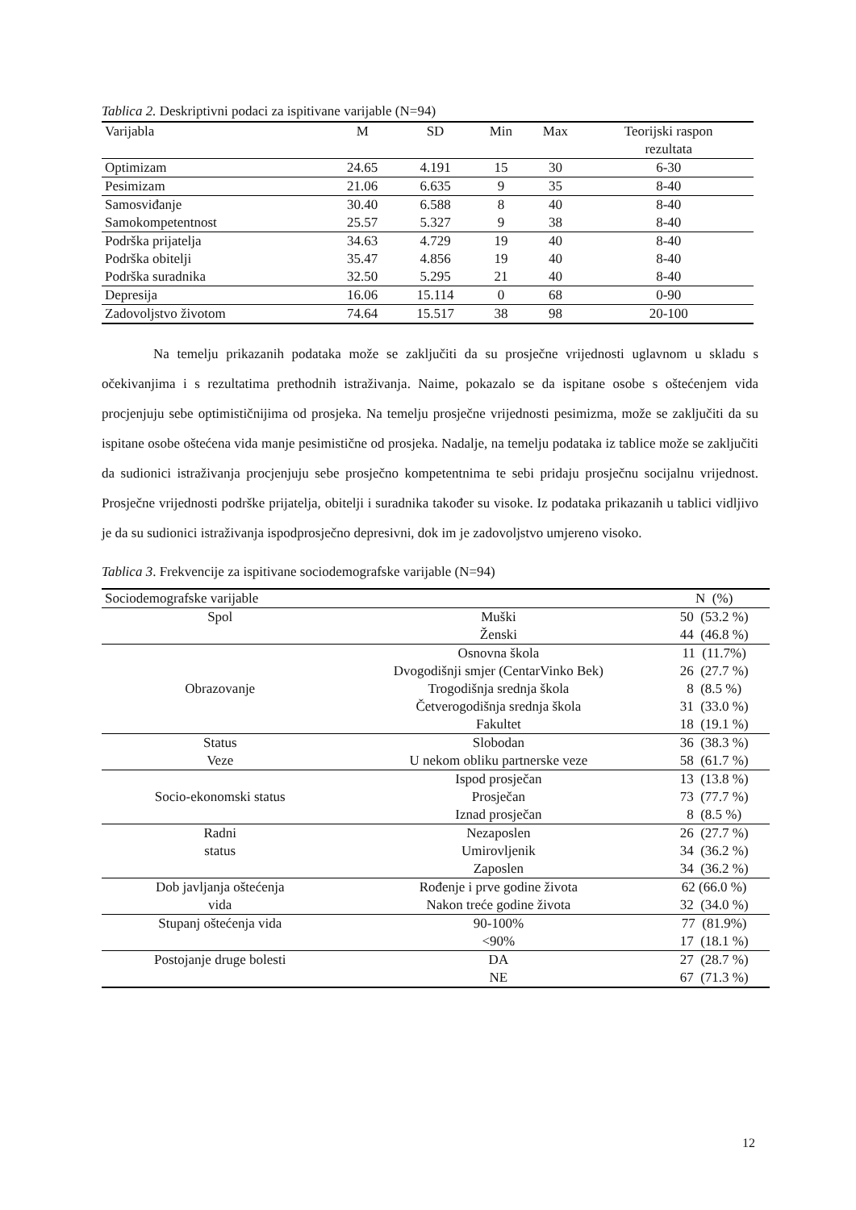Tablica 2. Deskriptivni podaci za ispitivane varijable (N=94)
| Varijabla | M | SD | Min | Max | Teorijski raspon rezultata |
| --- | --- | --- | --- | --- | --- |
| Optimizam | 24.65 | 4.191 | 15 | 30 | 6-30 |
| Pesimizam | 21.06 | 6.635 | 9 | 35 | 8-40 |
| Samosviđanje | 30.40 | 6.588 | 8 | 40 | 8-40 |
| Samokompetentnost | 25.57 | 5.327 | 9 | 38 | 8-40 |
| Podrška prijatelja | 34.63 | 4.729 | 19 | 40 | 8-40 |
| Podrška obitelji | 35.47 | 4.856 | 19 | 40 | 8-40 |
| Podrška suradnika | 32.50 | 5.295 | 21 | 40 | 8-40 |
| Depresija | 16.06 | 15.114 | 0 | 68 | 0-90 |
| Zadovoljstvo životom | 74.64 | 15.517 | 38 | 98 | 20-100 |
Na temelju prikazanih podataka može se zaključiti da su prosječne vrijednosti uglavnom u skladu s očekivanjima i s rezultatima prethodnih istraživanja. Naime, pokazalo se da ispitane osobe s oštećenjem vida procjenjuju sebe optimističnijima od prosjeka. Na temelju prosječne vrijednosti pesimizma, može se zaključiti da su ispitane osobe oštećena vida manje pesimistične od prosjeka. Nadalje, na temelju podataka iz tablice može se zaključiti da sudionici istraživanja procjenjuju sebe prosječno kompetentnima te sebi pridaju prosječnu socijalnu vrijednost. Prosječne vrijednosti podrške prijatelja, obitelji i suradnika također su visoke. Iz podataka prikazanih u tablici vidljivo je da su sudionici istraživanja ispodprosječno depresivni, dok im je zadovoljstvo umjereno visoko.
Tablica 3. Frekvencije za ispitivane sociodemografske varijable (N=94)
| Sociodemografske varijable | | N (%) |
| Spol | Muški | 50 (53.2 %) |
| | Ženski | 44 (46.8 %) |
| Obrazovanje | Osnovna škola | 11 (11.7%) |
| | Dvogodišnji smjer (CentarVinko Bek) | 26 (27.7 %) |
| | Trogodišnja srednja škola | 8 (8.5 %) |
| | Četverogodišnja srednja škola | 31 (33.0 %) |
| | Fakultet | 18 (19.1 %) |
| Status Veze | Slobodan | 36 (38.3 %) |
| | U nekom obliku partnerske veze | 58 (61.7 %) |
| Socio-ekonomski status | Ispod prosječan | 13 (13.8 %) |
| | Prosječan | 73 (77.7 %) |
| | Iznad prosječan | 8 (8.5 %) |
| Radni status | Nezaposlen | 26 (27.7 %) |
| | Umirovljenik | 34 (36.2 %) |
| | Zaposlen | 34 (36.2 %) |
| Dob javljanja oštećenja vida | Rođenje i prve godine života | 62 (66.0 %) |
| | Nakon treće godine života | 32 (34.0 %) |
| Stupanj oštećenja vida | 90-100% | 77 (81.9%) |
| | <90% | 17 (18.1 %) |
| Postojanje druge bolesti | DA | 27 (28.7 %) |
| | NE | 67 (71.3 %) |
12